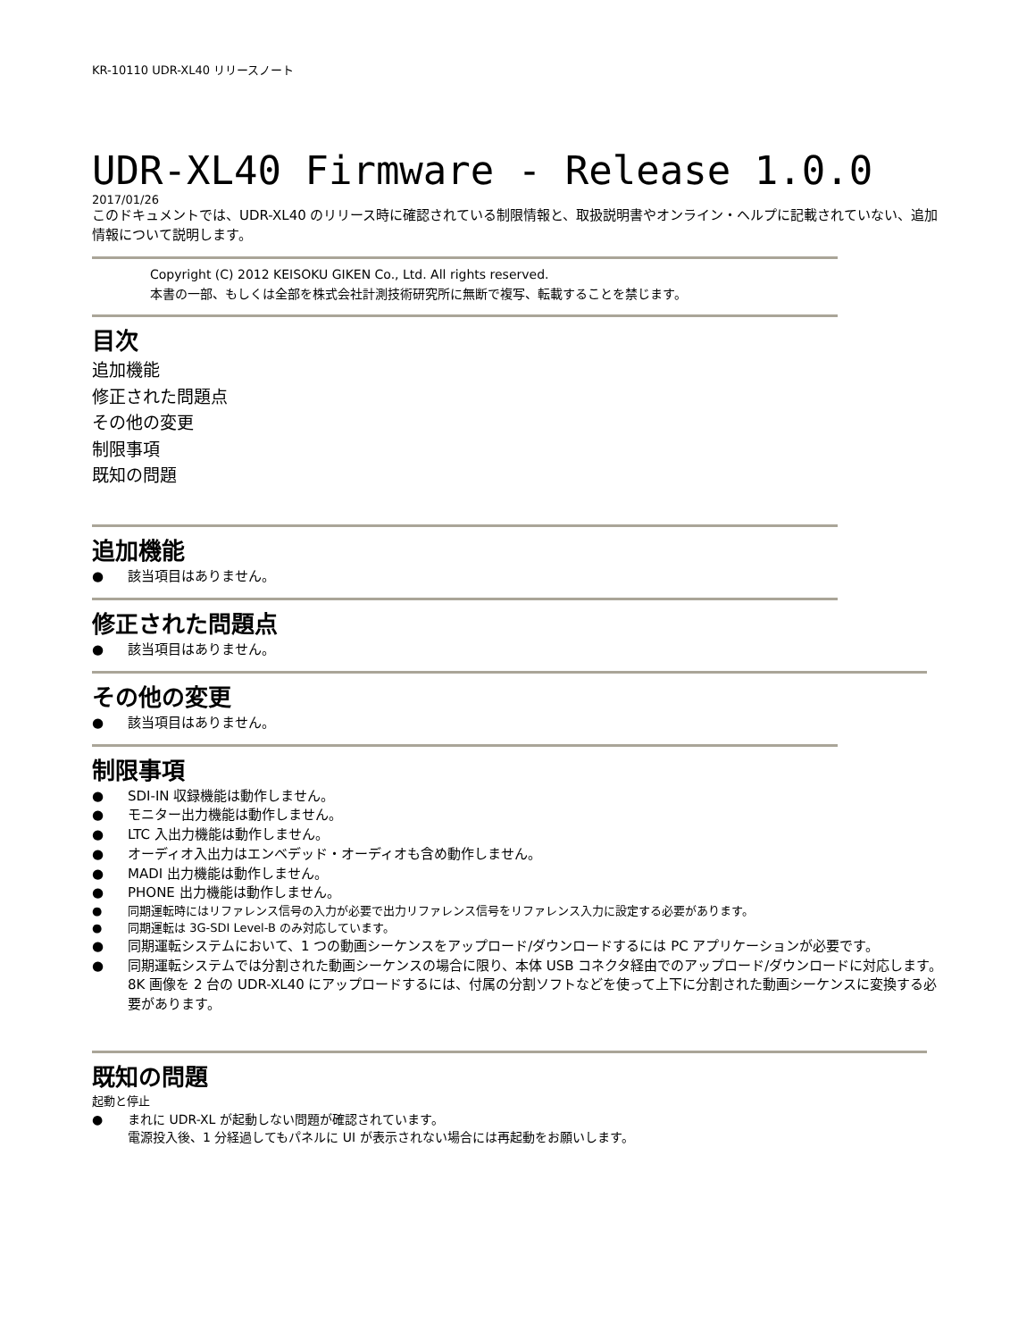KR-10110 UDR-XL40 リリースノート
UDR-XL40 Firmware - Release 1.0.0
2017/01/26
このドキュメントでは、UDR-XL40 のリリース時に確認されている制限情報と、取扱説明書やオンライン・ヘルプに記載されていない、追加情報について説明します。
Copyright (C) 2012 KEISOKU GIKEN Co., Ltd. All rights reserved.
本書の一部、もしくは全部を株式会社計測技術研究所に無断で複写、転載することを禁じます。
目次
追加機能
修正された問題点
その他の変更
制限事項
既知の問題
追加機能
● 該当項目はありません。
修正された問題点
● 該当項目はありません。
その他の変更
● 該当項目はありません。
制限事項
● SDI-IN 収録機能は動作しません。
● モニター出力機能は動作しません。
● LTC 入出力機能は動作しません。
● オーディオ入出力はエンベデッド・オーディオも含め動作しません。
● MADI 出力機能は動作しません。
● PHONE 出力機能は動作しません。
● 同期運転時にはリファレンス信号の入力が必要で出力リファレンス信号をリファレンス入力に設定する必要があります。
● 同期運転は 3G-SDI Level-B のみ対応しています。
● 同期運転システムにおいて、1 つの動画シーケンスをアップロード/ダウンロードするには PC アプリケーションが必要です。
● 同期運転システムでは分割された動画シーケンスの場合に限り、本体 USB コネクタ経由でのアップロード/ダウンロードに対応します。
8K 画像を 2 台の UDR-XL40 にアップロードするには、付属の分割ソフトなどを使って上下に分割された動画シーケンスに変換する必要があります。
既知の問題
起動と停止
● まれに UDR-XL が起動しない問題が確認されています。
電源投入後、1 分経過してもパネルに UI が表示されない場合には再起動をお願いします。